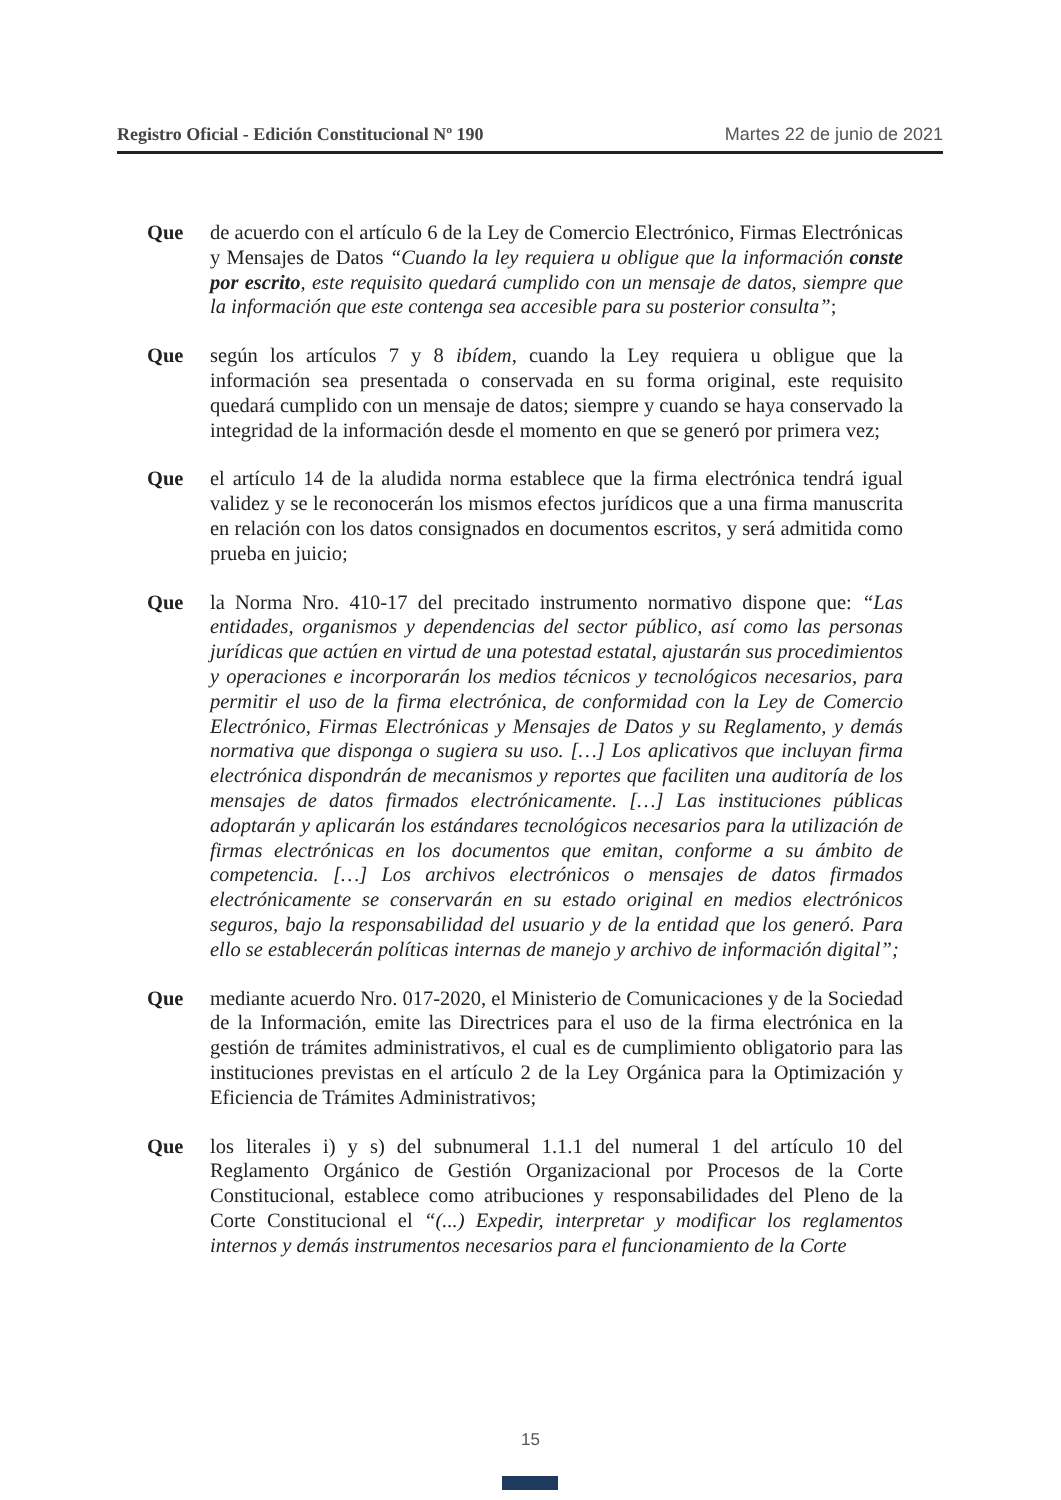Registro Oficial - Edición Constitucional Nº 190 Martes 22 de junio de 2021
Que de acuerdo con el artículo 6 de la Ley de Comercio Electrónico, Firmas Electrónicas y Mensajes de Datos “Cuando la ley requiera u obligue que la información conste por escrito, este requisito quedará cumplido con un mensaje de datos, siempre que la información que este contenga sea accesible para su posterior consulta”;
Que según los artículos 7 y 8 ibídem, cuando la Ley requiera u obligue que la información sea presentada o conservada en su forma original, este requisito quedará cumplido con un mensaje de datos; siempre y cuando se haya conservado la integridad de la información desde el momento en que se generó por primera vez;
Que el artículo 14 de la aludida norma establece que la firma electrónica tendrá igual validez y se le reconocerán los mismos efectos jurídicos que a una firma manuscrita en relación con los datos consignados en documentos escritos, y será admitida como prueba en juicio;
Que la Norma Nro. 410-17 del precitado instrumento normativo dispone que: “Las entidades, organismos y dependencias del sector público, así como las personas jurídicas que actúen en virtud de una potestad estatal, ajustarán sus procedimientos y operaciones e incorporarán los medios técnicos y tecnológicos necesarios, para permitir el uso de la firma electrónica, de conformidad con la Ley de Comercio Electrónico, Firmas Electrónicas y Mensajes de Datos y su Reglamento, y demás normativa que disponga o sugiera su uso. […] Los aplicativos que incluyan firma electrónica dispondrán de mecanismos y reportes que faciliten una auditoría de los mensajes de datos firmados electrónicamente. […] Las instituciones públicas adoptarán y aplicarán los estándares tecnológicos necesarios para la utilización de firmas electrónicas en los documentos que emitan, conforme a su ámbito de competencia. […] Los archivos electrónicos o mensajes de datos firmados electrónicamente se conservarán en su estado original en medios electrónicos seguros, bajo la responsabilidad del usuario y de la entidad que los generó. Para ello se establecerán políticas internas de manejo y archivo de información digital”;
Que mediante acuerdo Nro. 017-2020, el Ministerio de Comunicaciones y de la Sociedad de la Información, emite las Directrices para el uso de la firma electrónica en la gestión de trámites administrativos, el cual es de cumplimiento obligatorio para las instituciones previstas en el artículo 2 de la Ley Orgánica para la Optimización y Eficiencia de Trámites Administrativos;
Que los literales i) y s) del subnumeral 1.1.1 del numeral 1 del artículo 10 del Reglamento Orgánico de Gestión Organizacional por Procesos de la Corte Constitucional, establece como atribuciones y responsabilidades del Pleno de la Corte Constitucional el “(...) Expedir, interpretar y modificar los reglamentos internos y demás instrumentos necesarios para el funcionamiento de la Corte
15